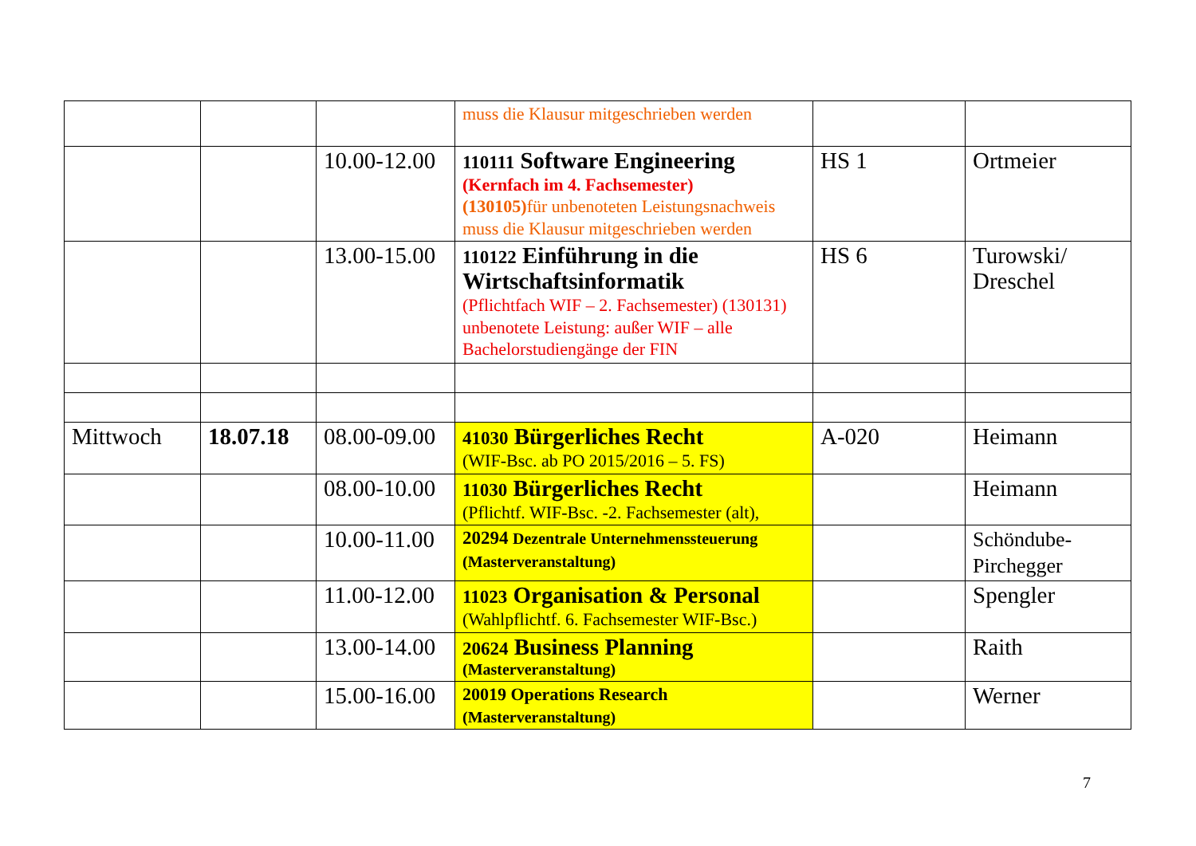| | | | muss die Klausur mitgeschrieben werden | | |
| | | 10.00-12.00 | 110111 Software Engineering (Kernfach im 4. Fachsemester) (130105) für unbenoteten Leistungsnachweis muss die Klausur mitgeschrieben werden | HS 1 | Ortmeier |
| | | 13.00-15.00 | 110122 Einführung in die Wirtschaftsinformatik (Pflichtfach WIF – 2. Fachsemester) (130131) unbenotete Leistung: außer WIF – alle Bachelorstudiengänge der FIN | HS 6 | Turowski/ Dreschel |
| Mittwoch | 18.07.18 | 08.00-09.00 | 41030 Bürgerliches Recht (WIF-Bsc. ab PO 2015/2016 – 5. FS) | A-020 | Heimann |
| | | 08.00-10.00 | 11030 Bürgerliches Recht (Pflichtf. WIF-Bsc. -2. Fachsemester (alt), | | Heimann |
| | | 10.00-11.00 | 20294 Dezentrale Unternehmenssteuerung (Masterveranstaltung) | | Schöndube-Pirchegger |
| | | 11.00-12.00 | 11023 Organisation & Personal (Wahlpflichtf. 6. Fachsemester WIF-Bsc.) | | Spengler |
| | | 13.00-14.00 | 20624 Business Planning (Masterveranstaltung) | | Raith |
| | | 15.00-16.00 | 20019 Operations Research (Masterveranstaltung) | | Werner |
7